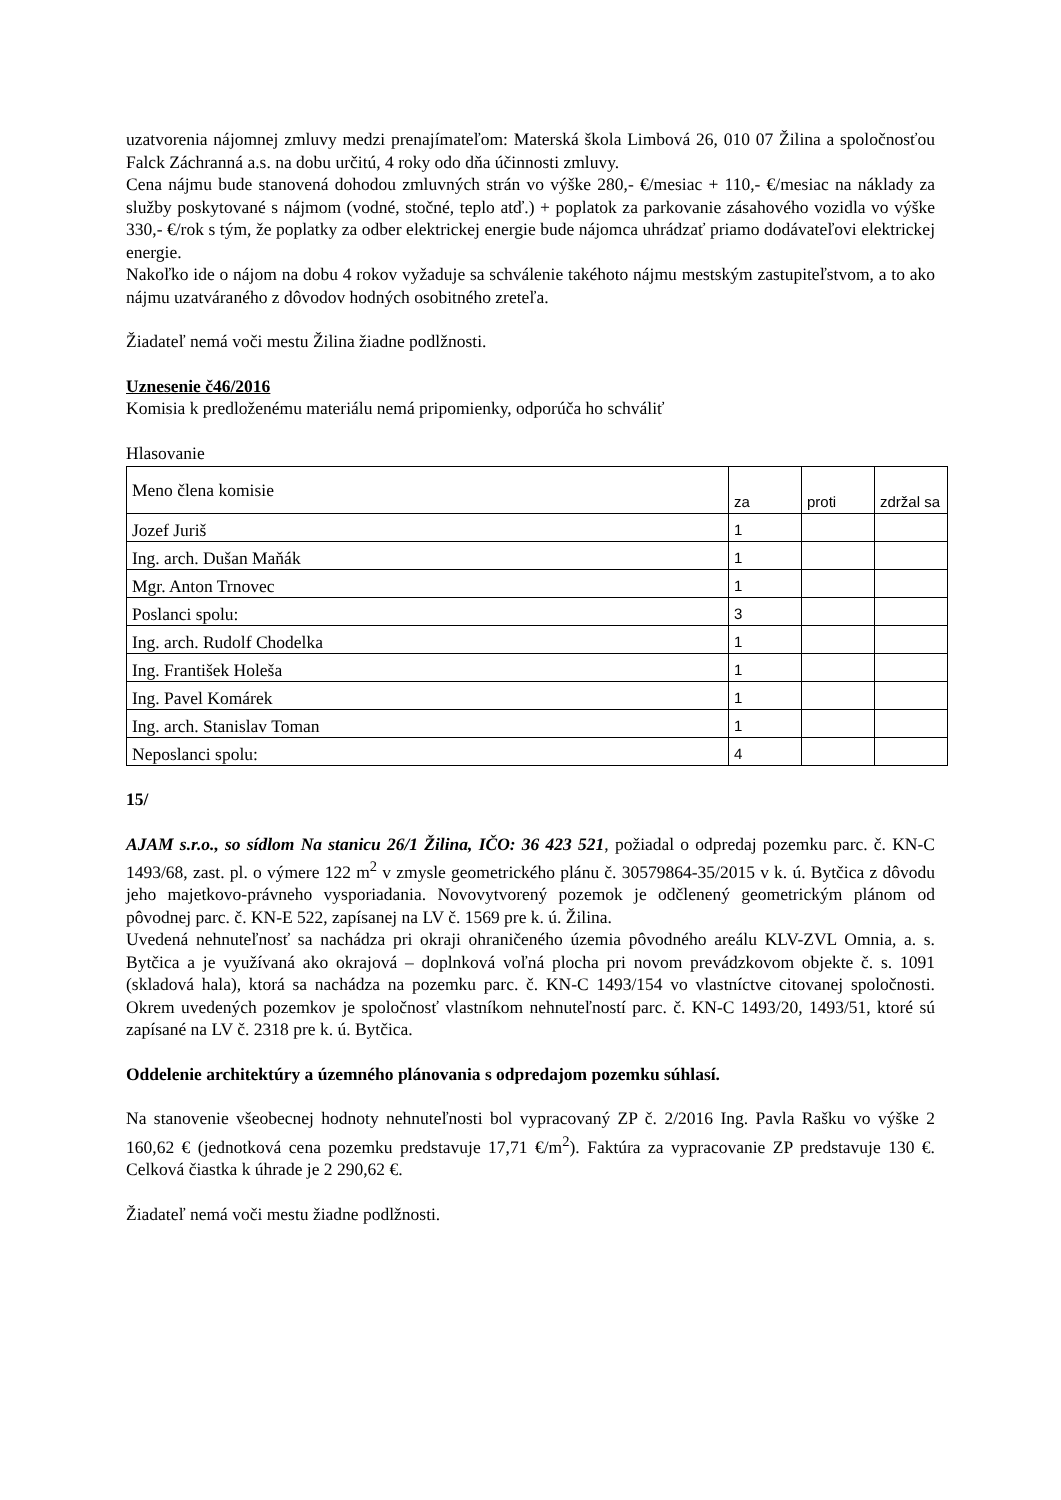uzatvorenia nájomnej zmluvy medzi prenajímateľom: Materská škola Limbová 26, 010 07 Žilina a spoločnosťou Falck Záchranná a.s. na dobu určitú, 4 roky odo dňa účinnosti zmluvy.
Cena nájmu bude stanovená dohodou zmluvných strán vo výške 280,- €/mesiac + 110,- €/mesiac na náklady za služby poskytované s nájmom (vodné, stočné, teplo atď.) + poplatok za parkovanie zásahového vozidla vo výške 330,- €/rok s tým, že poplatky za odber elektrickej energie bude nájomca uhrádzať priamo dodávateľovi elektrickej energie.
Nakoľko ide o nájom na dobu 4 rokov vyžaduje sa schválenie takéhoto nájmu mestským zastupiteľstvom, a to ako nájmu uzatváraného z dôvodov hodných osobitného zreteľa.
Žiadateľ nemá voči mestu Žilina žiadne podlžnosti.
Uznesenie č46/2016
Komisia k predloženému materiálu nemá pripomienky, odporúča ho schváliť
Hlasovanie
| Meno člena komisie | za | proti | zdržal sa |
| Jozef Juriš | 1 | | |
| Ing. arch. Dušan Maňák | 1 | | |
| Mgr. Anton Trnovec | 1 | | |
| Poslanci spolu: | 3 | | |
| Ing. arch. Rudolf Chodelka | 1 | | |
| Ing. František Holeša | 1 | | |
| Ing. Pavel Komárek | 1 | | |
| Ing. arch. Stanislav Toman | 1 | | |
| Neposlanci spolu: | 4 | | |
15/
AJAM s.r.o., so sídlom Na stanicu 26/1 Žilina, IČO: 36 423 521, požiadal o odpredaj pozemku parc. č. KN-C 1493/68, zast. pl. o výmere 122 m<sup>2</sup> v zmysle geometrického plánu č. 30579864-35/2015 v k. ú. Bytčica z dôvodu jeho majetkovo-právneho vysporiadania. Novovytvorený pozemok je odčlenený geometrickým plánom od pôvodnej parc. č. KN-E 522, zapísanej na LV č. 1569 pre k. ú. Žilina.
Uvedená nehnuteľnosť sa nachádza pri okraji ohraničeného územia pôvodného areálu KLV-ZVL Omnia, a. s. Bytčica a je využívaná ako okrajová – doplnková voľná plocha pri novom prevádzkovom objekte č. s. 1091 (skladová hala), ktorá sa nachádza na pozemku parc. č. KN-C 1493/154 vo vlastníctve citovanej spoločnosti. Okrem uvedených pozemkov je spoločnosť vlastníkom nehnuteľností parc. č. KN-C 1493/20, 1493/51, ktoré sú zapísané na LV č. 2318 pre k. ú. Bytčica.
Oddelenie architektúry a územného plánovania s odpredajom pozemku súhlasí.
Na stanovenie všeobecnej hodnoty nehnuteľnosti bol vypracovaný ZP č. 2/2016 Ing. Pavla Rašku vo výške 2 160,62 € (jednotková cena pozemku predstavuje 17,71 €/m<sup>2</sup>). Faktúra za vypracovanie ZP predstavuje 130 €. Celková čiastka k úhrade je 2 290,62 €.
Žiadateľ nemá voči mestu žiadne podlžnosti.